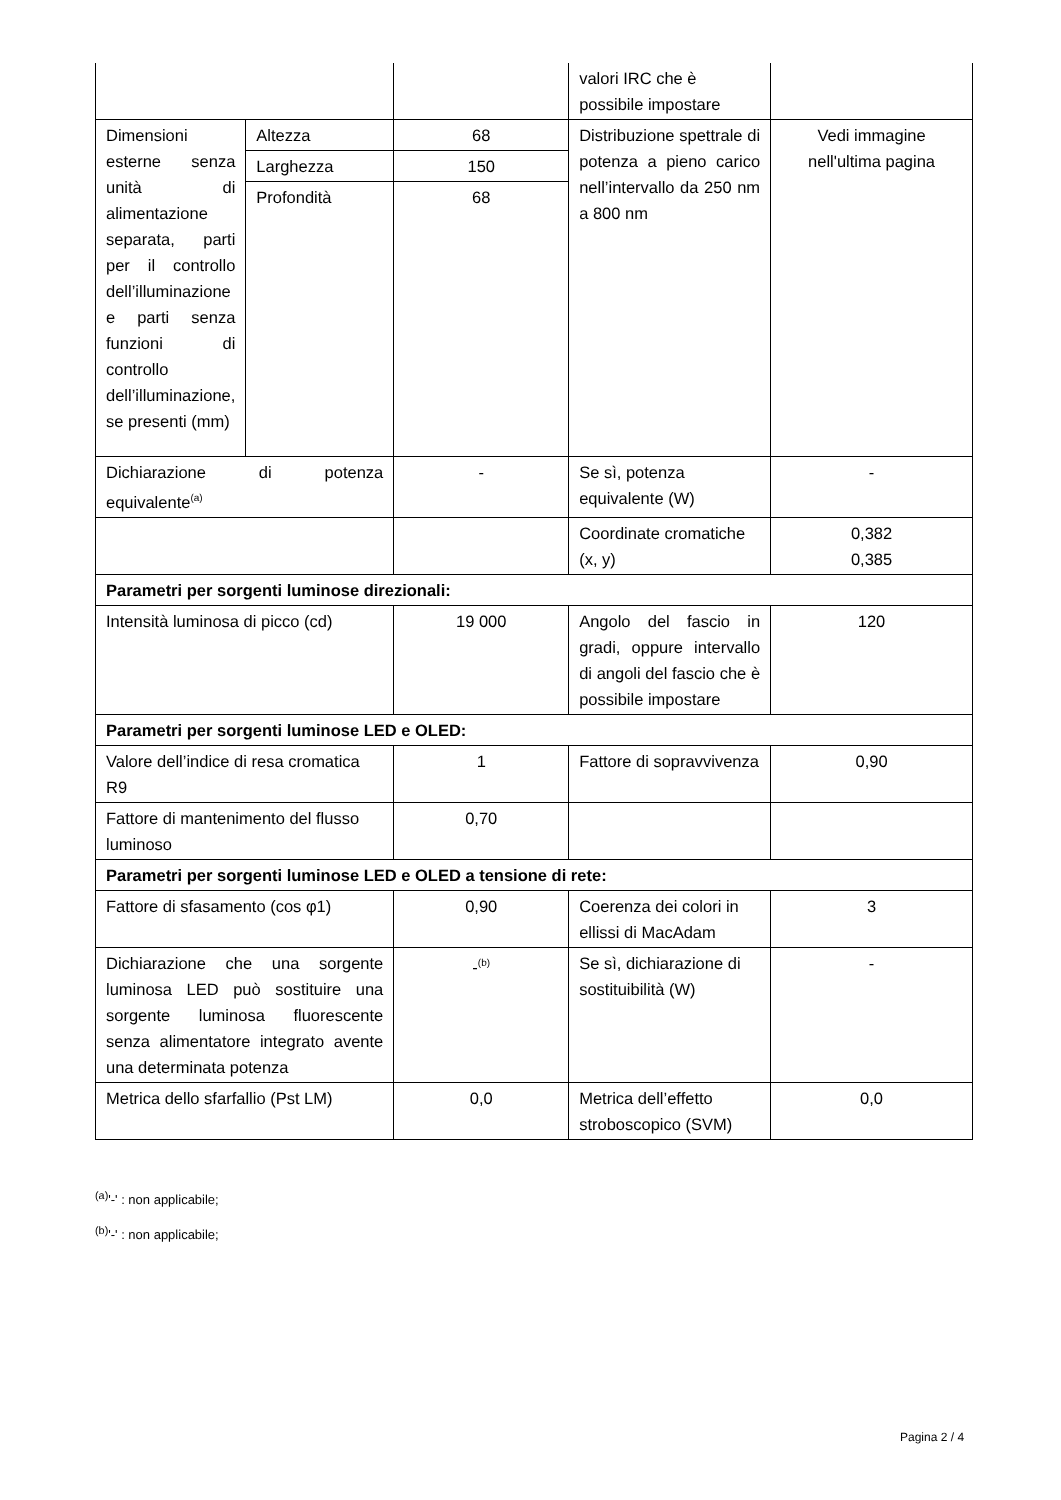| | | | valori IRC che è possibile impostare | |
| Dimensioni esterne senza unità di alimentazione separata, parti per il controllo dell’illuminazione e parti senza funzioni di controllo dell’illuminazione, se presenti (mm) | Altezza | 68 | Distribuzione spettrale di potenza a pieno carico nell’intervallo da 250 nm a 800 nm | Vedi immagine nell'ultima pagina |
| | Larghezza | 150 | | |
| | Profondità | 68 | | |
| Dichiarazione di potenza equivalente<sup>(a)</sup> | | - | Se sì, potenza equivalente (W) | - |
| | | | Coordinate cromatiche (x, y) | 0,382 0,385 |
| Parametri per sorgenti luminose direzionali: | | | | |
| Intensità luminosa di picco (cd) | | 19 000 | Angolo del fascio in gradi, oppure intervallo di angoli del fascio che è possibile impostare | 120 |
| Parametri per sorgenti luminose LED e OLED: | | | | |
| Valore dell’indice di resa cromatica R9 | | 1 | Fattore di sopravvivenza | 0,90 |
| Fattore di mantenimento del flusso luminoso | | 0,70 | | |
| Parametri per sorgenti luminose LED e OLED a tensione di rete: | | | | |
| Fattore di sfasamento (cos φ1) | | 0,90 | Coerenza dei colori in ellissi di MacAdam | 3 |
| Dichiarazione che una sorgente luminosa LED può sostituire una sorgente luminosa fluorescente senza alimentatore integrato avente una determinata potenza | | -<sup>(b)</sup> | Se sì, dichiarazione di sostituibilità (W) | - |
| Metrica dello sfarfallio (Pst LM) | | 0,0 | Metrica dell’effetto stroboscopico (SVM) | 0,0 |
<sup>(a)</sup> '-' : non applicabile;
<sup>(b)</sup> '-' : non applicabile;
Pagina 2 / 4